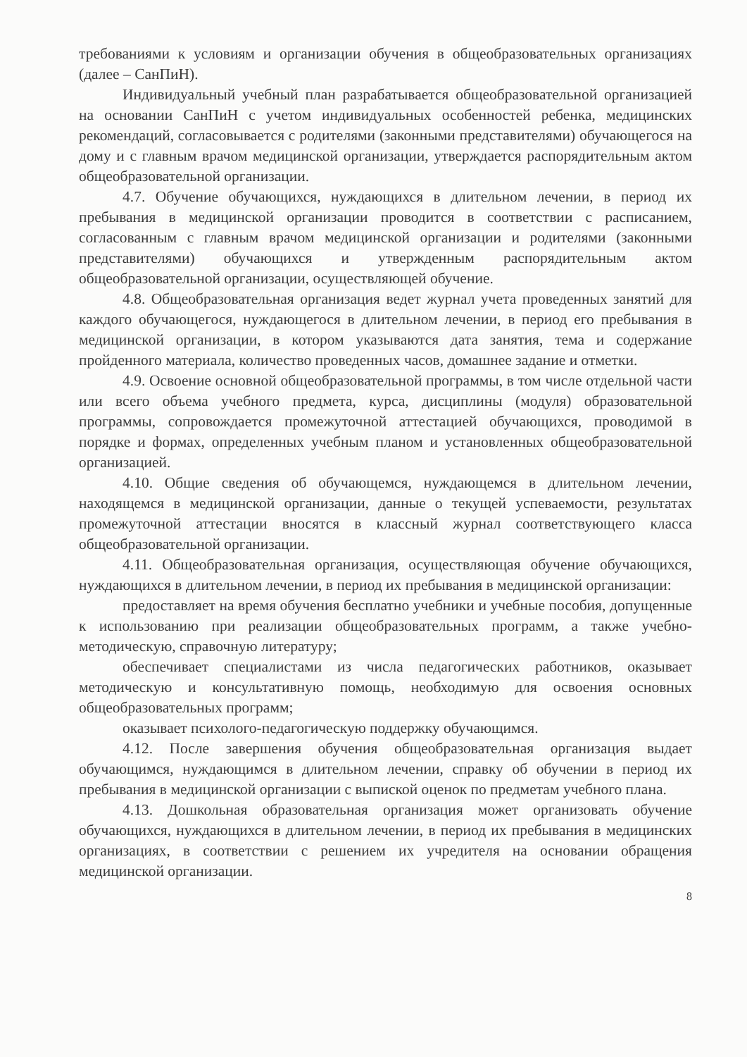требованиями к условиям и организации обучения в общеобразовательных организациях (далее – СанПиН).
Индивидуальный учебный план разрабатывается общеобразовательной организацией на основании СанПиН с учетом индивидуальных особенностей ребенка, медицинских рекомендаций, согласовывается с родителями (законными представителями) обучающегося на дому и с главным врачом медицинской организации, утверждается распорядительным актом общеобразовательной организации.
4.7. Обучение обучающихся, нуждающихся в длительном лечении, в период их пребывания в медицинской организации проводится в соответствии с расписанием, согласованным с главным врачом медицинской организации и родителями (законными представителями) обучающихся и утвержденным распорядительным актом общеобразовательной организации, осуществляющей обучение.
4.8. Общеобразовательная организация ведет журнал учета проведенных занятий для каждого обучающегося, нуждающегося в длительном лечении, в период его пребывания в медицинской организации, в котором указываются дата занятия, тема и содержание пройденного материала, количество проведенных часов, домашнее задание и отметки.
4.9. Освоение основной общеобразовательной программы, в том числе отдельной части или всего объема учебного предмета, курса, дисциплины (модуля) образовательной программы, сопровождается промежуточной аттестацией обучающихся, проводимой в порядке и формах, определенных учебным планом и установленных общеобразовательной организацией.
4.10. Общие сведения об обучающемся, нуждающемся в длительном лечении, находящемся в медицинской организации, данные о текущей успеваемости, результатах промежуточной аттестации вносятся в классный журнал соответствующего класса общеобразовательной организации.
4.11. Общеобразовательная организация, осуществляющая обучение обучающихся, нуждающихся в длительном лечении, в период их пребывания в медицинской организации:
предоставляет на время обучения бесплатно учебники и учебные пособия, допущенные к использованию при реализации общеобразовательных программ, а также учебно-методическую, справочную литературу;
обеспечивает специалистами из числа педагогических работников, оказывает методическую и консультативную помощь, необходимую для освоения основных общеобразовательных программ;
оказывает психолого-педагогическую поддержку обучающимся.
4.12. После завершения обучения общеобразовательная организация выдает обучающимся, нуждающимся в длительном лечении, справку об обучении в период их пребывания в медицинской организации с выпиской оценок по предметам учебного плана.
4.13. Дошкольная образовательная организация может организовать обучение обучающихся, нуждающихся в длительном лечении, в период их пребывания в медицинских организациях, в соответствии с решением их учредителя на основании обращения медицинской организации.
8